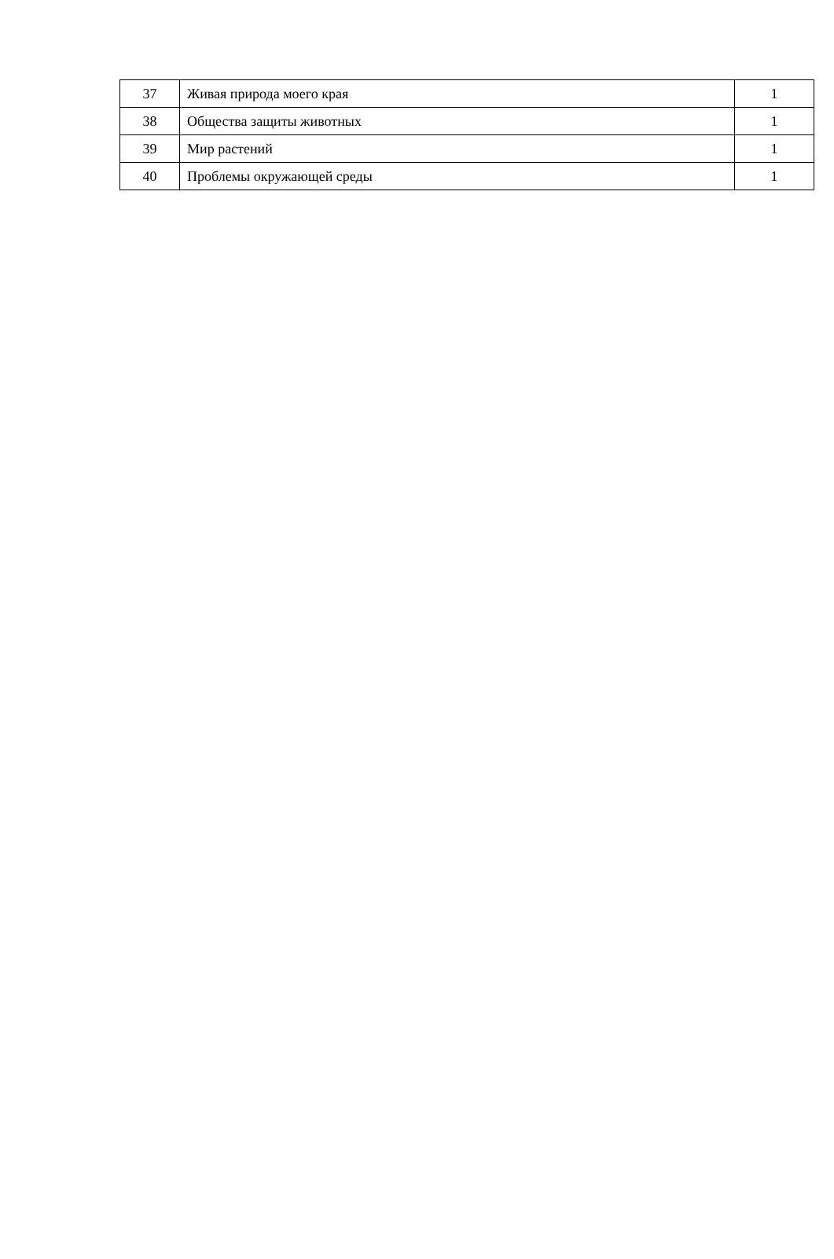| 37 | Живая природа моего края | 1 |
| 38 | Общества защиты животных | 1 |
| 39 | Мир растений | 1 |
| 40 | Проблемы окружающей среды | 1 |